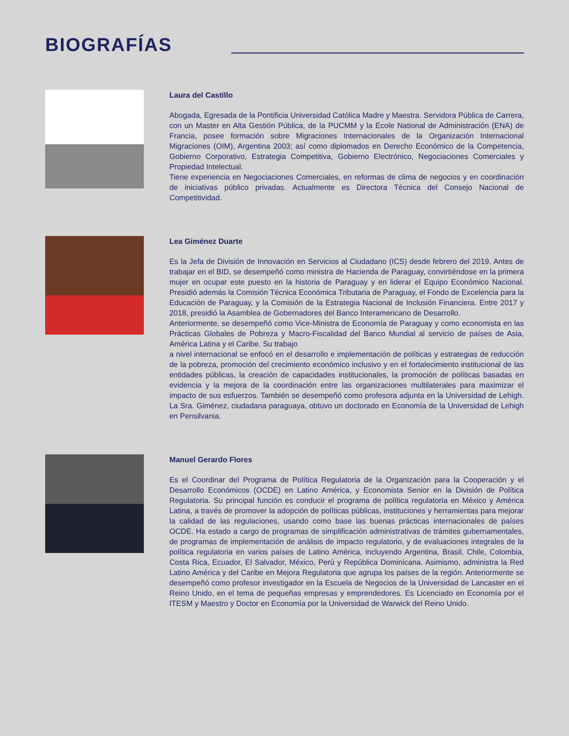BIOGRAFÍAS
Laura del Castillo
Abogada, Egresada de la Pontificia Universidad Católica Madre y Maestra. Servidora Pública de Carrera, con un Master en Alta Gestión Pública, de la PUCMM y la Ecole National de Administración (ENA) de Francia, posee formación sobre Migraciones Internacionales de la Organización Internacional Migraciones (OIM), Argentina 2003; así como diplomados en Derecho Económico de la Competencia, Gobierno Corporativo, Estrategia Competitiva, Gobierno Electrónico, Negociaciones Comerciales y Propiedad Intelectual.
Tiene experiencia en Negociaciones Comerciales, en reformas de clima de negocios y en coordinación de iniciativas público privadas. Actualmente es Directora Técnica del Consejo Nacional de Competitividad.
Lea Giménez Duarte
Es la Jefa de División de Innovación en Servicios al Ciudadano (ICS) desde febrero del 2019. Antes de trabajar en el BID, se desempeñó como ministra de Hacienda de Paraguay, convirtiéndose en la primera mujer en ocupar este puesto en la historia de Paraguay y en liderar el Equipo Económico Nacional. Presidió además la Comisión Técnica Económica Tributaria de Paraguay, el Fondo de Excelencia para la Educación de Paraguay, y la Comisión de la Estrategia Nacional de Inclusión Financiera. Entre 2017 y 2018, presidió la Asamblea de Gobernadores del Banco Interamericano de Desarrollo.
Anteriormente, se desempeñó como Vice-Ministra de Economía de Paraguay y como economista en las Prácticas Globales de Pobreza y Macro-Fiscalidad del Banco Mundial al servicio de países de Asia, América Latina y el Caribe. Su trabajo
a nivel internacional se enfocó en el desarrollo e implementación de políticas y estrategias de reducción de la pobreza, promoción del crecimiento económico inclusivo y en el fortalecimiento institucional de las entidades públicas, la creación de capacidades institucionales, la promoción de políticas basadas en evidencia y la mejora de la coordinación entre las organizaciones multilaterales para maximizar el impacto de sus esfuerzos. También se desempeñó como profesora adjunta en la Universidad de Lehigh. La Sra. Giménez, ciudadana paraguaya, obtuvo un doctorado en Economía de la Universidad de Lehigh en Pensilvania.
Manuel Gerardo Flores
Es el Coordinar del Programa de Política Regulatoria de la Organización para la Cooperación y el Desarrollo Económicos (OCDE) en Latino América, y Economista Senior en la División de Política Regulatoria. Su principal función es conducir el programa de política regulatoria en México y América Latina, a través de promover la adopción de políticas públicas, instituciones y herramientas para mejorar la calidad de las regulaciones, usando como base las buenas prácticas internacionales de países OCDE. Ha estado a cargo de programas de simplificación administrativas de trámites gubernamentales, de programas de implementación de análisis de impacto regulatorio, y de evaluaciones integrales de la política regulatoria en varios países de Latino América, incluyendo Argentina, Brasil, Chile, Colombia, Costa Rica, Ecuador, El Salvador, México, Perú y República Dominicana. Asimismo, administra la Red Latino América y del Caribe en Mejora Regulatoria que agrupa los países de la región. Anteriormente se desempeñó como profesor investigador en la Escuela de Negocios de la Universidad de Lancaster en el Reino Unido, en el tema de pequeñas empresas y emprendedores. Es Licenciado en Economía por el ITESM y Maestro y Doctor en Economía por la Universidad de Warwick del Reino Unido.